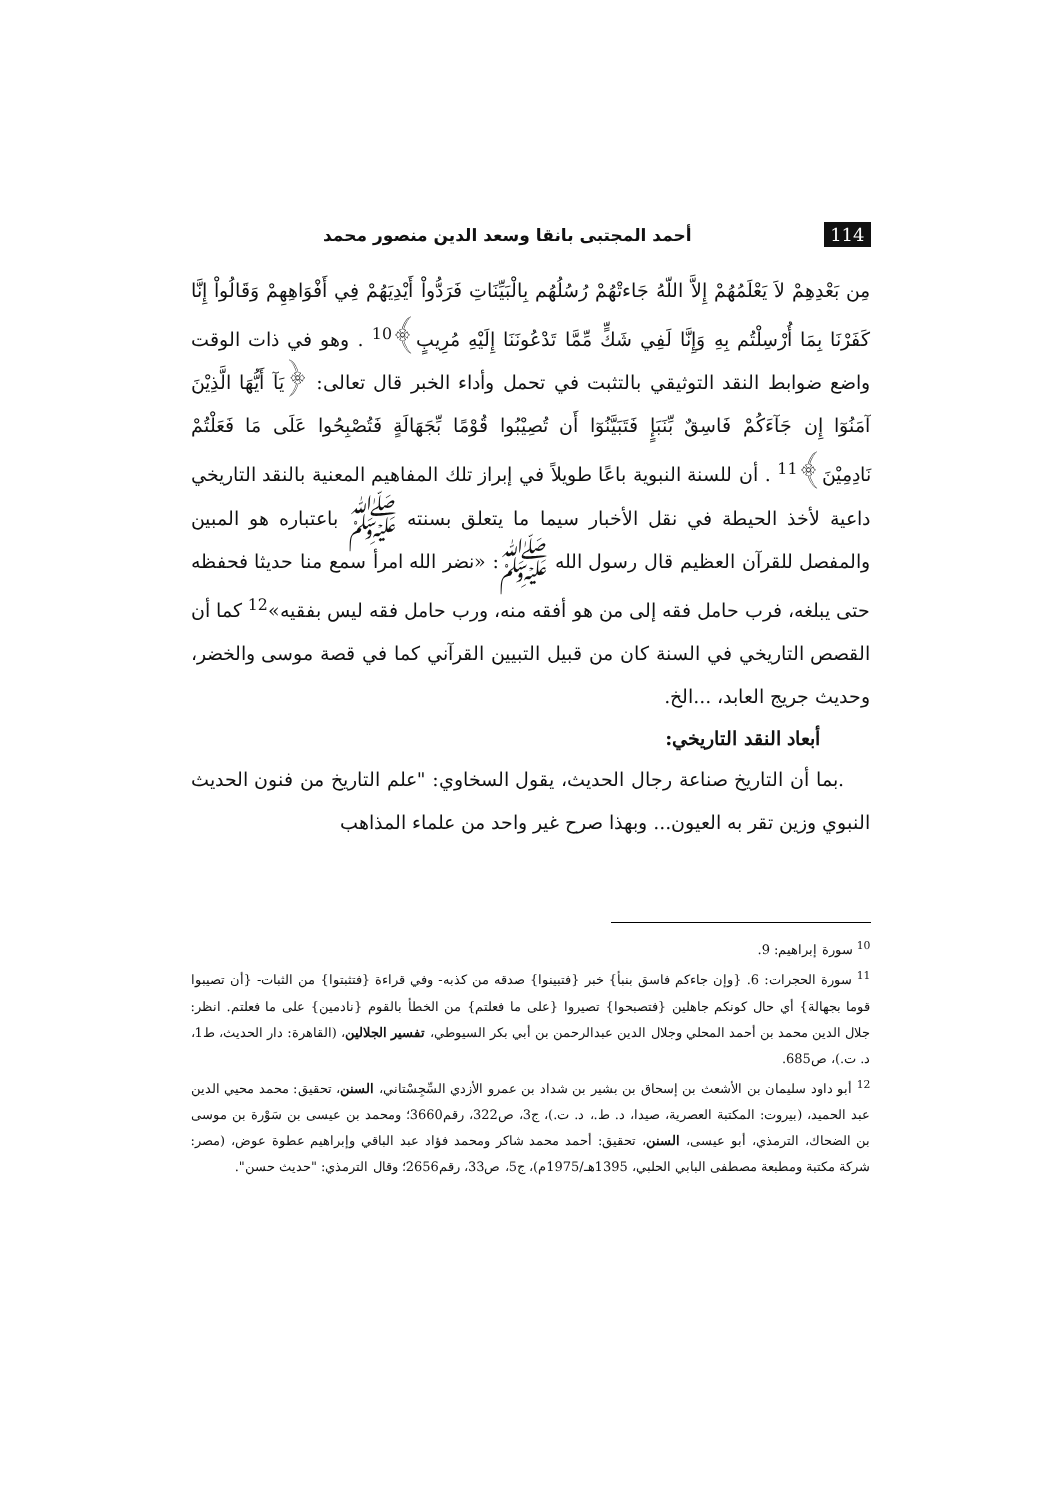114 أحمد المجتبى بانقا وسعد الدين منصور محمد
مِن بَعْدِهِمْ لاَ يَعْلَمُهُمْ إِلاَّ اللّهُ جَاءتْهُمْ رُسُلُهُم بِالْبَيِّنَاتِ فَرَدُّواْ أَيْدِيَهُمْ فِي أَفْوَاهِهِمْ وَقَالُواْ إِنَّا كَفَرْنَا بِمَا أُرْسِلْتُم بِهِ وَإِنَّا لَفِي شَكٍّ مِّمَّا تَدْعُونَنَا إِلَيْهِ مُرِيبٍ﴾<sup>10</sup> . وهو في ذات الوقت واضع ضوابط النقد التوثيقي بالتثبت في تحمل وأداء الخبر قال تعالى: ﴿يَآ أَيُّهَا الَّذِيْنَ آمَنُوٓا إِن جَآءَكُمْ فَاسِقٌ بِّنَبَإٍ فَتَبَيَّنُوٓا أَن تُصِيْبُوا قُوْمًا بِّجَهَالَةٍ فَتُصْبِحُوا عَلَى مَا فَعَلْتُمْ نَادِمِيْنَ﴾<sup>11</sup> . أن للسنة النبوية باعًا طويلاً في إبراز تلك المفاهيم المعنية بالنقد التاريخي داعية لأخذ الحيطة في نقل الأخبار سيما ما يتعلق بسنته ﷺ باعتباره هو المبين والمفصل للقرآن العظيم قال رسول الله ﷺ: «نضر الله امرأ سمع منا حديثا فحفظه حتى يبلغه، فرب حامل فقه إلى من هو أفقه منه، ورب حامل فقه ليس بفقيه»<sup>12</sup> كما أن القصص التاريخي في السنة كان من قبيل التبيين القرآني كما في قصة موسى والخضر، وحديث جريج العابد، ...الخ.
أبعاد النقد التاريخي:
.بما أن التاريخ صناعة رجال الحديث، يقول السخاوي: "علم التاريخ من فنون الحديث النبوي وزين تقر به العيون... وبهذا صرح غير واحد من علماء المذاهب
<sup>10</sup> سورة إبراهيم: 9.
<sup>11</sup> سورة الحجرات: 6. {وإن جاءكم فاسق بنبأ} خبر {فتبينوا} صدقه من كذبه- وفي قراءة {فتثبتوا} من الثبات- {أن تصيبوا قوما بجهالة} أي حال كونكم جاهلين {فتصبحوا} تصيروا {على ما فعلتم} من الخطأ بالقوم {نادمين} على ما فعلتم. انظر: جلال الدين محمد بن أحمد المحلي وجلال الدين عبدالرحمن بن أبي بكر السيوطي، تفسير الجلالين، (القاهرة: دار الحديث، ط1، د. ت.)، ص685.
<sup>12</sup> أبو داود سليمان بن الأشعث بن إسحاق بن بشير بن شداد بن عمرو الأزدي السِّجِسْتاني، السنن، تحقيق: محمد محيي الدين عبد الحميد، (بيروت: المكتبة العصرية، صيدا، د. ط.، د. ت.)، ج3، ص322، رقم3660؛ ومحمد بن عيسى بن سَوْرة بن موسى بن الضحاك، الترمذي، أبو عيسى، السنن، تحقيق: أحمد محمد شاكر ومحمد فؤاد عبد الباقي وإبراهيم عطوة عوض، (مصر: شركة مكتبة ومطبعة مصطفى البابي الحلبي، 1395هـ/1975م)، ج5، ص33، رقم2656؛ وقال الترمذي: "حديث حسن".